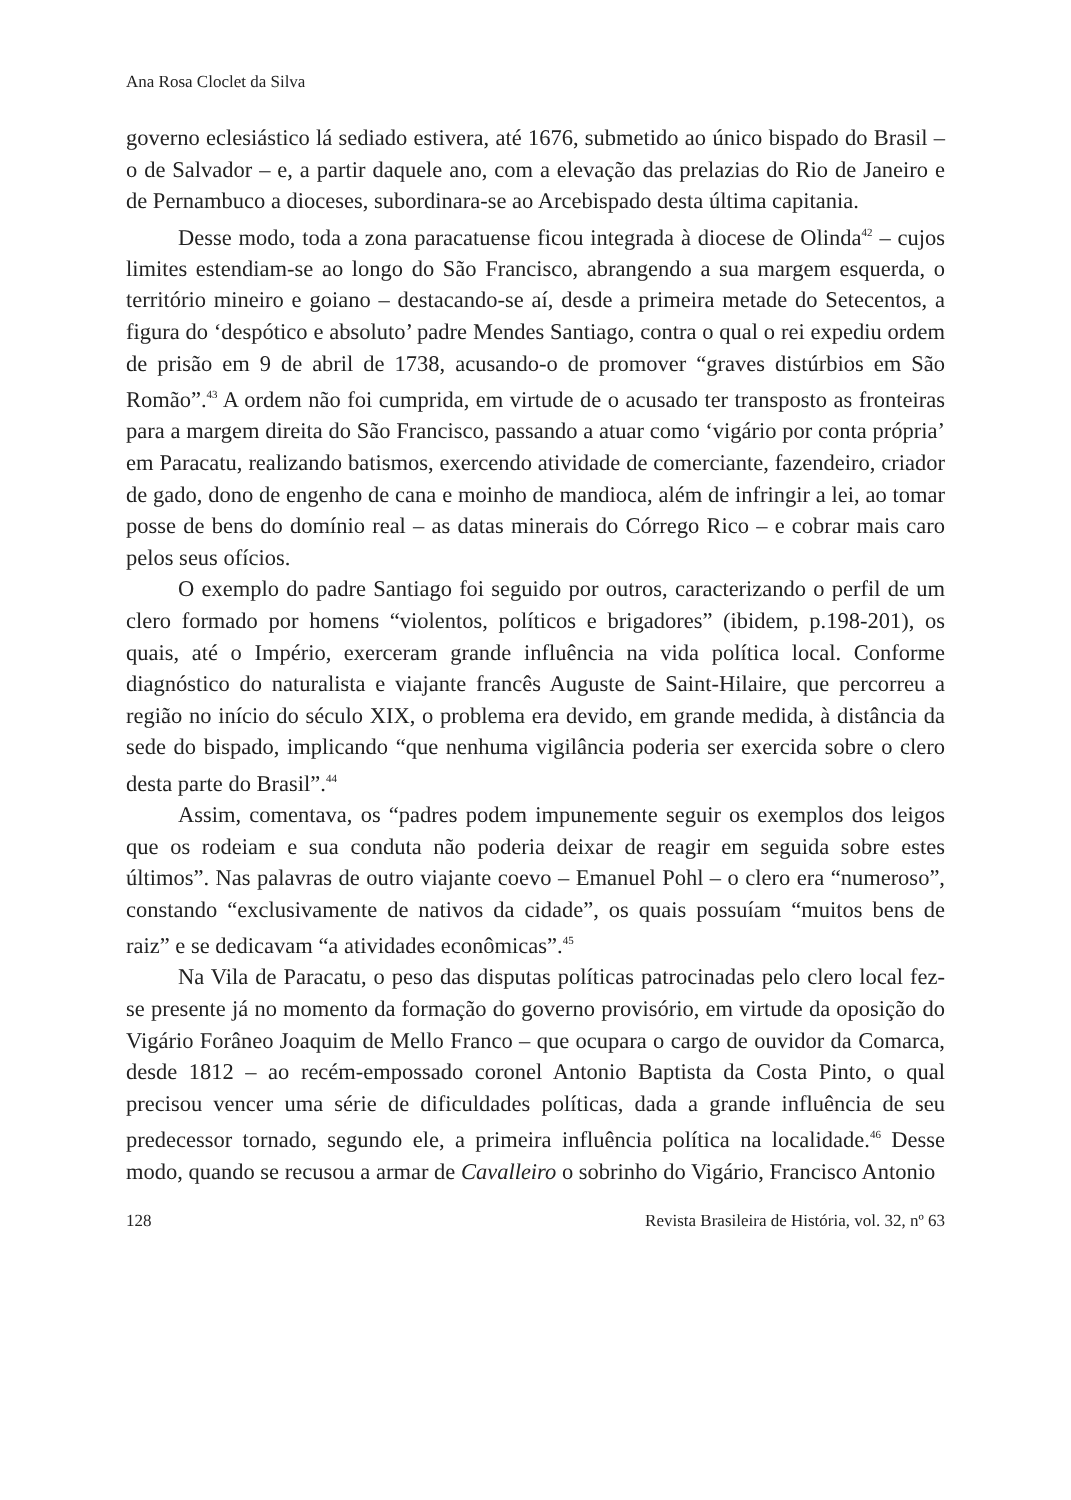Ana Rosa Cloclet da Silva
governo eclesiástico lá sediado estivera, até 1676, submetido ao único bispado do Brasil – o de Salvador – e, a partir daquele ano, com a elevação das prelazias do Rio de Janeiro e de Pernambuco a dioceses, subordinara-se ao Arcebispado desta última capitania.
Desse modo, toda a zona paracatuense ficou integrada à diocese de Olinda<sup>42</sup> – cujos limites estendiam-se ao longo do São Francisco, abrangendo a sua margem esquerda, o território mineiro e goiano – destacando-se aí, desde a primeira metade do Setecentos, a figura do ‘despótico e absoluto’ padre Mendes Santiago, contra o qual o rei expediu ordem de prisão em 9 de abril de 1738, acusando-o de promover “graves distúrbios em São Romão”.<sup>43</sup> A ordem não foi cumprida, em virtude de o acusado ter transposto as fronteiras para a margem direita do São Francisco, passando a atuar como ‘vigário por conta própria’ em Paracatu, realizando batismos, exercendo atividade de comerciante, fazendeiro, criador de gado, dono de engenho de cana e moinho de mandioca, além de infringir a lei, ao tomar posse de bens do domínio real – as datas minerais do Córrego Rico – e cobrar mais caro pelos seus ofícios.
O exemplo do padre Santiago foi seguido por outros, caracterizando o perfil de um clero formado por homens “violentos, políticos e brigadores” (ibidem, p.198-201), os quais, até o Império, exerceram grande influência na vida política local. Conforme diagnóstico do naturalista e viajante francês Auguste de Saint-Hilaire, que percorreu a região no início do século XIX, o problema era devido, em grande medida, à distância da sede do bispado, implicando “que nenhuma vigilância poderia ser exercida sobre o clero desta parte do Brasil”.<sup>44</sup>
Assim, comentava, os “padres podem impunemente seguir os exemplos dos leigos que os rodeiam e sua conduta não poderia deixar de reagir em seguida sobre estes últimos”. Nas palavras de outro viajante coevo – Emanuel Pohl – o clero era “numeroso”, constando “exclusivamente de nativos da cidade”, os quais possuíam “muitos bens de raiz” e se dedicavam “a atividades econômicas”.<sup>45</sup>
Na Vila de Paracatu, o peso das disputas políticas patrocinadas pelo clero local fez-se presente já no momento da formação do governo provisório, em virtude da oposição do Vigário Forâneo Joaquim de Mello Franco – que ocupara o cargo de ouvidor da Comarca, desde 1812 – ao recém-empossado coronel Antonio Baptista da Costa Pinto, o qual precisou vencer uma série de dificuldades políticas, dada a grande influência de seu predecessor tornado, segundo ele, a primeira influência política na localidade.<sup>46</sup> Desse modo, quando se recusou a armar de Cavalleiro o sobrinho do Vigário, Francisco Antonio
128 Revista Brasileira de História, vol. 32, nº 63